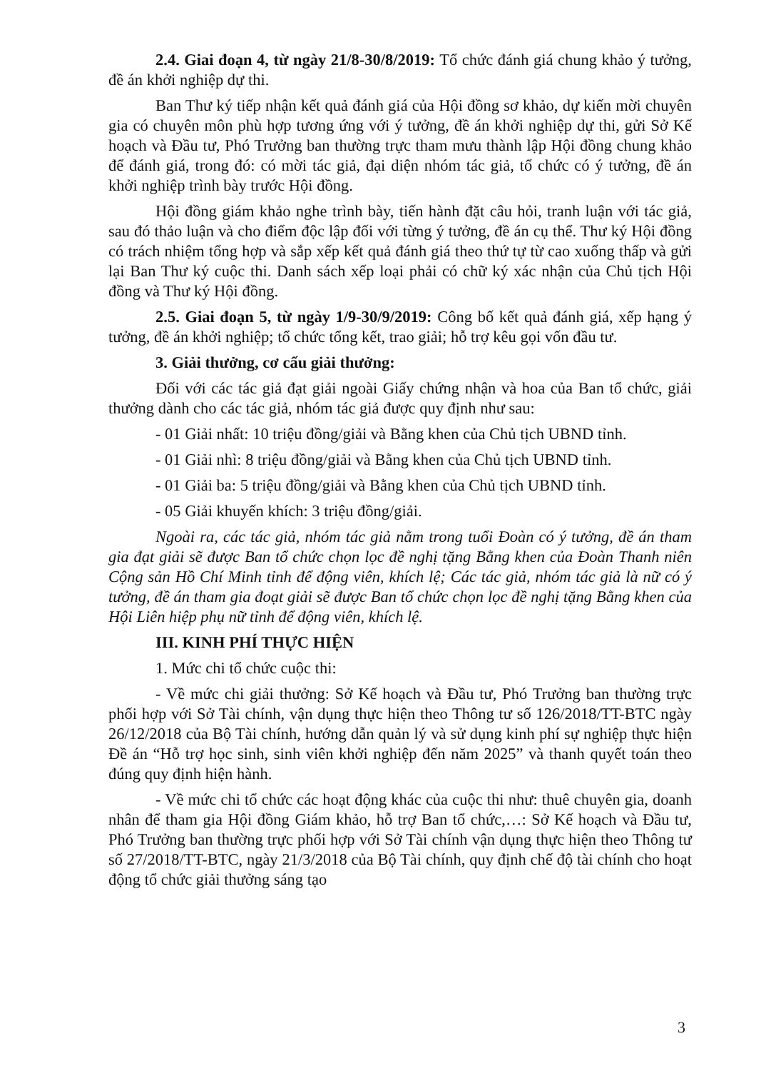2.4. Giai đoạn 4, từ ngày 21/8-30/8/2019: Tổ chức đánh giá chung khảo ý tưởng, đề án khởi nghiệp dự thi.
Ban Thư ký tiếp nhận kết quả đánh giá của Hội đồng sơ khảo, dự kiến mời chuyên gia có chuyên môn phù hợp tương ứng với ý tưởng, đề án khởi nghiệp dự thi, gửi Sở Kế hoạch và Đầu tư, Phó Trưởng ban thường trực tham mưu thành lập Hội đồng chung khảo để đánh giá, trong đó: có mời tác giả, đại diện nhóm tác giả, tổ chức có ý tưởng, đề án khởi nghiệp trình bày trước Hội đồng.
Hội đồng giám khảo nghe trình bày, tiến hành đặt câu hỏi, tranh luận với tác giả, sau đó thảo luận và cho điểm độc lập đối với từng ý tưởng, đề án cụ thể. Thư ký Hội đồng có trách nhiệm tổng hợp và sắp xếp kết quả đánh giá theo thứ tự từ cao xuống thấp và gửi lại Ban Thư ký cuộc thi. Danh sách xếp loại phải có chữ ký xác nhận của Chủ tịch Hội đồng và Thư ký Hội đồng.
2.5. Giai đoạn 5, từ ngày 1/9-30/9/2019: Công bố kết quả đánh giá, xếp hạng ý tưởng, đề án khởi nghiệp; tổ chức tổng kết, trao giải; hỗ trợ kêu gọi vốn đầu tư.
3. Giải thưởng, cơ cấu giải thưởng:
Đối với các tác giả đạt giải ngoài Giấy chứng nhận và hoa của Ban tổ chức, giải thưởng dành cho các tác giả, nhóm tác giả được quy định như sau:
- 01 Giải nhất: 10 triệu đồng/giải và Bằng khen của Chủ tịch UBND tỉnh.
- 01 Giải nhì: 8 triệu đồng/giải và Bằng khen của Chủ tịch UBND tỉnh.
- 01 Giải ba: 5 triệu đồng/giải và Bằng khen của Chủ tịch UBND tỉnh.
- 05 Giải khuyến khích: 3 triệu đồng/giải.
Ngoài ra, các tác giả, nhóm tác giả nằm trong tuổi Đoàn có ý tưởng, đề án tham gia đạt giải sẽ được Ban tổ chức chọn lọc đề nghị tặng Bằng khen của Đoàn Thanh niên Cộng sản Hồ Chí Minh tỉnh để động viên, khích lệ; Các tác giả, nhóm tác giả là nữ có ý tưởng, đề án tham gia đoạt giải sẽ được Ban tổ chức chọn lọc đề nghị tặng Bằng khen của Hội Liên hiệp phụ nữ tỉnh để động viên, khích lệ.
III. KINH PHÍ THỰC HIỆN
1. Mức chi tổ chức cuộc thi:
- Về mức chi giải thưởng: Sở Kế hoạch và Đầu tư, Phó Trưởng ban thường trực phối hợp với Sở Tài chính, vận dụng thực hiện theo Thông tư số 126/2018/TT-BTC ngày 26/12/2018 của Bộ Tài chính, hướng dẫn quản lý và sử dụng kinh phí sự nghiệp thực hiện Đề án “Hỗ trợ học sinh, sinh viên khởi nghiệp đến năm 2025” và thanh quyết toán theo đúng quy định hiện hành.
- Về mức chi tổ chức các hoạt động khác của cuộc thi như: thuê chuyên gia, doanh nhân để tham gia Hội đồng Giám khảo, hỗ trợ Ban tổ chức,…: Sở Kế hoạch và Đầu tư, Phó Trưởng ban thường trực phối hợp với Sở Tài chính vận dụng thực hiện theo Thông tư số 27/2018/TT-BTC, ngày 21/3/2018 của Bộ Tài chính, quy định chế độ tài chính cho hoạt động tổ chức giải thưởng sáng tạo
3